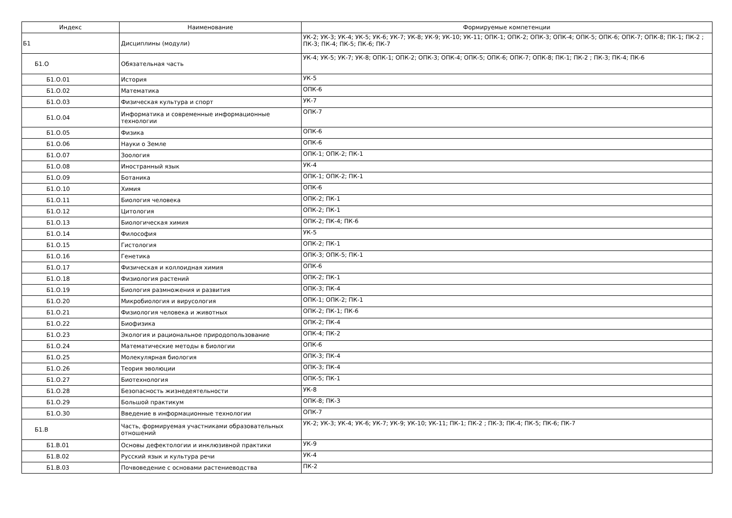| Индекс | Наименование | Формируемые компетенции |
| --- | --- | --- |
| Б1 | Дисциплины (модули) | УК-2; УК-3; УК-4; УК-5; УК-6; УК-7; УК-8; УК-9; УК-10; УК-11; ОПК-1; ОПК-2; ОПК-3; ОПК-4; ОПК-5; ОПК-6; ОПК-7; ОПК-8; ПК-1; ПК-2 ; ПК-3; ПК-4; ПК-5; ПК-6; ПК-7 |
| Б1.О | Обязательная часть | УК-4; УК-5; УК-7; УК-8; ОПК-1; ОПК-2; ОПК-3; ОПК-4; ОПК-5; ОПК-6; ОПК-7; ОПК-8; ПК-1; ПК-2 ; ПК-3; ПК-4; ПК-6 |
| Б1.О.01 | История | УК-5 |
| Б1.О.02 | Математика | ОПК-6 |
| Б1.О.03 | Физическая культура и спорт | УК-7 |
| Б1.О.04 | Информатика и современные информационные технологии | ОПК-7 |
| Б1.О.05 | Физика | ОПК-6 |
| Б1.О.06 | Науки о Земле | ОПК-6 |
| Б1.О.07 | Зоология | ОПК-1; ОПК-2; ПК-1 |
| Б1.О.08 | Иностранный язык | УК-4 |
| Б1.О.09 | Ботаника | ОПК-1; ОПК-2; ПК-1 |
| Б1.О.10 | Химия | ОПК-6 |
| Б1.О.11 | Биология человека | ОПК-2; ПК-1 |
| Б1.О.12 | Цитология | ОПК-2; ПК-1 |
| Б1.О.13 | Биологическая химия | ОПК-2; ПК-4; ПК-6 |
| Б1.О.14 | Философия | УК-5 |
| Б1.О.15 | Гистология | ОПК-2; ПК-1 |
| Б1.О.16 | Генетика | ОПК-3; ОПК-5; ПК-1 |
| Б1.О.17 | Физическая и коллоидная химия | ОПК-6 |
| Б1.О.18 | Физиология растений | ОПК-2; ПК-1 |
| Б1.О.19 | Биология размножения и развития | ОПК-3; ПК-4 |
| Б1.О.20 | Микробиология и вирусология | ОПК-1; ОПК-2; ПК-1 |
| Б1.О.21 | Физиология человека и животных | ОПК-2; ПК-1; ПК-6 |
| Б1.О.22 | Биофизика | ОПК-2; ПК-4 |
| Б1.О.23 | Экология и рациональное природопользование | ОПК-4; ПК-2 |
| Б1.О.24 | Математические методы в биологии | ОПК-6 |
| Б1.О.25 | Молекулярная биология | ОПК-3; ПК-4 |
| Б1.О.26 | Теория эволюции | ОПК-3; ПК-4 |
| Б1.О.27 | Биотехнология | ОПК-5; ПК-1 |
| Б1.О.28 | Безопасность жизнедеятельности | УК-8 |
| Б1.О.29 | Большой практикум | ОПК-8; ПК-3 |
| Б1.О.30 | Введение в информационные технологии | ОПК-7 |
| Б1.В | Часть, формируемая участниками образовательных отношений | УК-2; УК-3; УК-4; УК-6; УК-7; УК-9; УК-10; УК-11; ПК-1; ПК-2 ; ПК-3; ПК-4; ПК-5; ПК-6; ПК-7 |
| Б1.В.01 | Основы дефектологии и инклюзивной практики | УК-9 |
| Б1.В.02 | Русский язык и культура речи | УК-4 |
| Б1.В.03 | Почвоведение с основами растениеводства | ПК-2 |